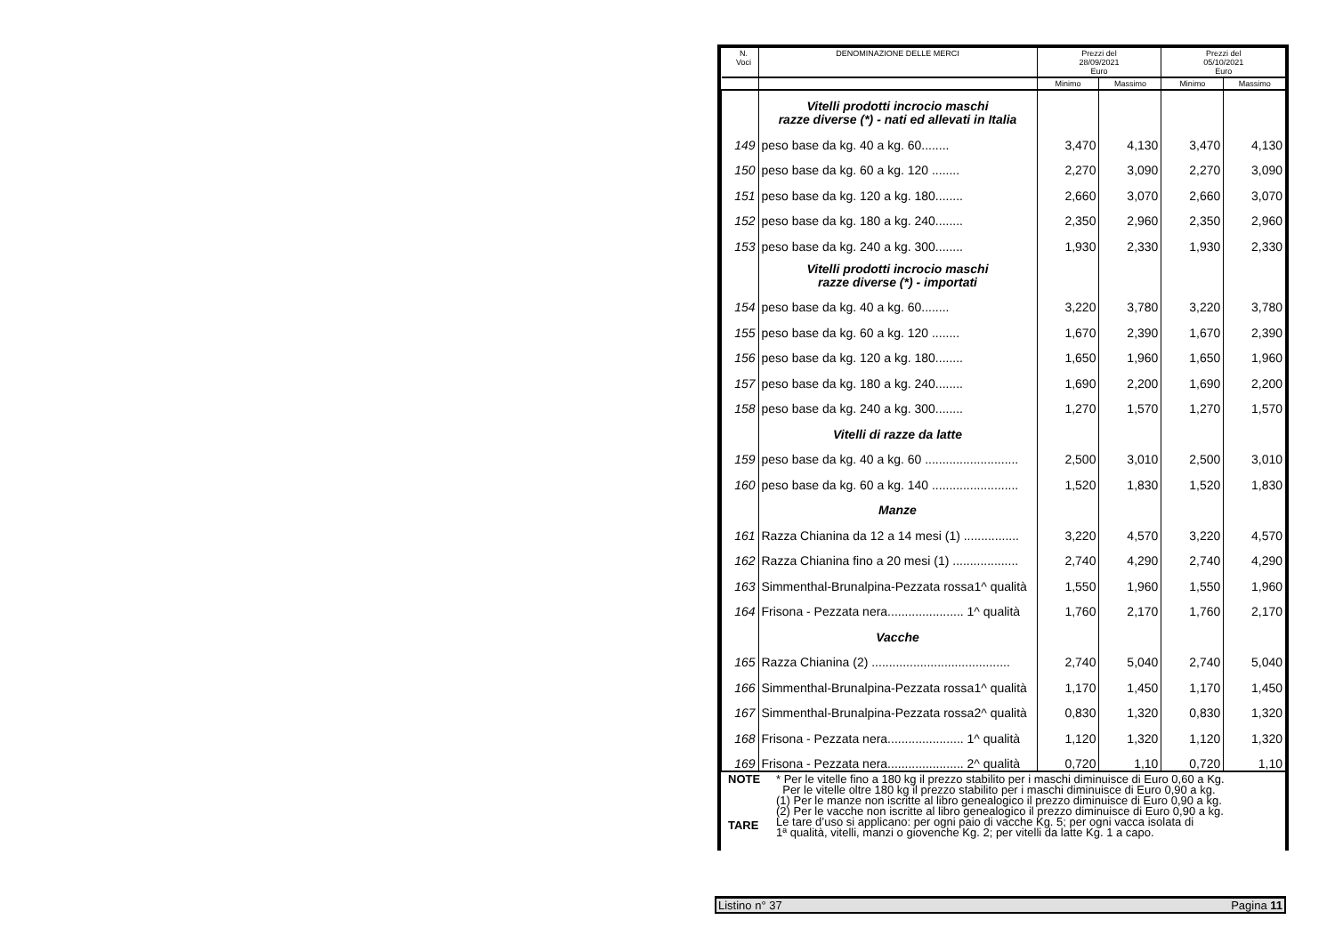| N. Voci | DENOMINAZIONE DELLE MERCI | Prezzi del 28/09/2021 Euro | | Prezzi del 05/10/2021 Euro | |
| --- | --- | --- | --- | --- | --- |
| | | Minimo | Massimo | Minimo | Massimo |
| | Vitelli prodotti incrocio maschi razze diverse (*) - nati ed allevati in Italia | | | | |
| 149 | peso base da kg. 40 a kg. 60........ | 3,470 | 4,130 | 3,470 | 4,130 |
| 150 | peso base da kg. 60 a kg. 120 ........ | 2,270 | 3,090 | 2,270 | 3,090 |
| 151 | peso base da kg. 120 a kg. 180........ | 2,660 | 3,070 | 2,660 | 3,070 |
| 152 | peso base da kg. 180 a kg. 240........ | 2,350 | 2,960 | 2,350 | 2,960 |
| 153 | peso base da kg. 240 a kg. 300........ | 1,930 | 2,330 | 1,930 | 2,330 |
| | Vitelli prodotti incrocio maschi razze diverse (*) - importati | | | | |
| 154 | peso base da kg. 40 a kg. 60........ | 3,220 | 3,780 | 3,220 | 3,780 |
| 155 | peso base da kg. 60 a kg. 120 ........ | 1,670 | 2,390 | 1,670 | 2,390 |
| 156 | peso base da kg. 120 a kg. 180........ | 1,650 | 1,960 | 1,650 | 1,960 |
| 157 | peso base da kg. 180 a kg. 240........ | 1,690 | 2,200 | 1,690 | 2,200 |
| 158 | peso base da kg. 240 a kg. 300........ | 1,270 | 1,570 | 1,270 | 1,570 |
| | Vitelli di razze da latte | | | | |
| 159 | peso base da kg. 40 a kg. 60 ........................... | 2,500 | 3,010 | 2,500 | 3,010 |
| 160 | peso base da kg. 60 a kg. 140 ......................... | 1,520 | 1,830 | 1,520 | 1,830 |
| | Manze | | | | |
| 161 | Razza Chianina da 12 a 14 mesi (1) ................ | 3,220 | 4,570 | 3,220 | 4,570 |
| 162 | Razza Chianina fino a 20 mesi (1) ................... | 2,740 | 4,290 | 2,740 | 4,290 |
| 163 | Simmenthal-Brunalpina-Pezzata rossa1^ qualità | 1,550 | 1,960 | 1,550 | 1,960 |
| 164 | Frisona - Pezzata nera...................... 1^ qualità | 1,760 | 2,170 | 1,760 | 2,170 |
| | Vacche | | | | |
| 165 | Razza Chianina (2) ........................................ | 2,740 | 5,040 | 2,740 | 5,040 |
| 166 | Simmenthal-Brunalpina-Pezzata rossa1^ qualità | 1,170 | 1,450 | 1,170 | 1,450 |
| 167 | Simmenthal-Brunalpina-Pezzata rossa2^ qualità | 0,830 | 1,320 | 0,830 | 1,320 |
| 168 | Frisona - Pezzata nera...................... 1^ qualità | 1,120 | 1,320 | 1,120 | 1,320 |
| 169 | Frisona - Pezzata nera...................... 2^ qualità | 0,720 | 1,10 | 0,720 | 1,10 |
NOTE
TARE
* Per le vitelle fino a 180 kg il prezzo stabilito per i maschi diminuisce di Euro 0,60 a Kg.
Per le vitelle oltre 180 kg il prezzo stabilito per i maschi diminuisce di Euro 0,90 a kg.
(1) Per le manze non iscritte al libro genealogico il prezzo diminuisce di Euro 0,90 a kg.
(2) Per le vacche non iscritte al libro genealogico il prezzo diminuisce di Euro 0,90 a kg.
Le tare d’uso si applicano: per ogni paio di vacche Kg. 5; per ogni vacca isolata di
1ª qualità, vitelli, manzi o giovenche Kg. 2; per vitelli da latte Kg. 1 a capo.
Listino n° 37 Pagina 11